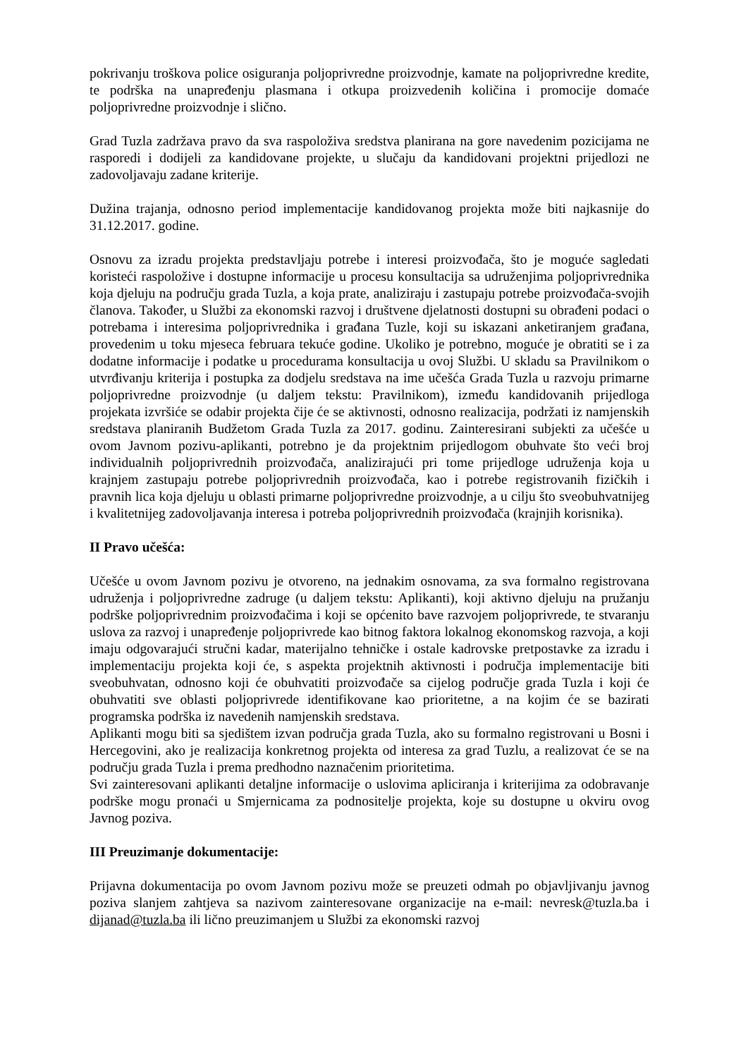pokrivanju troškova police osiguranja poljoprivredne proizvodnje, kamate na poljoprivredne kredite, te podrška na unapređenju plasmana i otkupa proizvedenih količina i promocije domaće poljoprivredne proizvodnje i slično.
Grad Tuzla zadržava pravo da sva raspoloživa sredstva planirana na gore navedenim pozicijama ne rasporedi i dodijeli za kandidovane projekte, u slučaju da kandidovani projektni prijedlozi ne zadovoljavaju zadane kriterije.
Dužina trajanja, odnosno period implementacije kandidovanog projekta može biti najkasnije do 31.12.2017. godine.
Osnovu za izradu projekta predstavljaju potrebe i interesi proizvođača, što je moguće sagledati koristeći raspoložive i dostupne informacije u procesu konsultacija sa udruženjima poljoprivrednika koja djeluju na području grada Tuzla, a koja prate, analiziraju i zastupaju potrebe proizvođača-svojih članova. Također, u Službi za ekonomski razvoj i društvene djelatnosti dostupni su obrađeni podaci o potrebama i interesima poljoprivrednika i građana Tuzle, koji su iskazani anketiranjem građana, provedenim u toku mjeseca februara tekuće godine. Ukoliko je potrebno, moguće je obratiti se i za dodatne informacije i podatke u procedurama konsultacija u ovoj Službi. U skladu sa Pravilnikom o utvrđivanju kriterija i postupka za dodjelu sredstava na ime učešća Grada Tuzla u razvoju primarne poljoprivredne proizvodnje (u daljem tekstu: Pravilnikom), između kandidovanih prijedloga projekata izvršiće se odabir projekta čije će se aktivnosti, odnosno realizacija, podržati iz namjenskih sredstava planiranih Budžetom Grada Tuzla za 2017. godinu. Zainteresirani subjekti za učešće u ovom Javnom pozivu-aplikanti, potrebno je da projektnim prijedlogom obuhvate što veći broj individualnih poljoprivrednih proizvođača, analizirajući pri tome prijedloge udruženja koja u krajnjem zastupaju potrebe poljoprivrednih proizvođača, kao i potrebe registrovanih fizičkih i pravnih lica koja djeluju u oblasti primarne poljoprivredne proizvodnje, a u cilju što sveobuhvatnijeg i kvalitetnijeg zadovoljavanja interesa i potreba poljoprivrednih proizvođača (krajnjih korisnika).
II Pravo učešća:
Učešće u ovom Javnom pozivu je otvoreno, na jednakim osnovama, za sva formalno registrovana udruženja i poljoprivredne zadruge (u daljem tekstu: Aplikanti), koji aktivno djeluju na pružanju podrške poljoprivrednim proizvođačima i koji se općenito bave razvojem poljoprivrede, te stvaranju uslova za razvoj i unapređenje poljoprivrede kao bitnog faktora lokalnog ekonomskog razvoja, a koji imaju odgovarajući stručni kadar, materijalno tehničke i ostale kadrovske pretpostavke za izradu i implementaciju projekta koji će, s aspekta projektnih aktivnosti i područja implementacije biti sveobuhvatan, odnosno koji će obuhvatiti proizvođače sa cijelog područje grada Tuzla i koji će obuhvatiti sve oblasti poljoprivrede identifikovane kao prioritetne, a na kojim će se bazirati programska podrška iz navedenih namjenskih sredstava.
Aplikanti mogu biti sa sjedištem izvan područja grada Tuzla, ako su formalno registrovani u Bosni i Hercegovini, ako je realizacija konkretnog projekta od interesa za grad Tuzlu, a realizovat će se na području grada Tuzla i prema predhodno naznačenim prioritetima.
Svi zainteresovani aplikanti detaljne informacije o uslovima apliciranja i kriterijima za odobravanje podrške mogu pronaći u Smjernicama za podnositelje projekta, koje su dostupne u okviru ovog Javnog poziva.
III Preuzimanje dokumentacije:
Prijavna dokumentacija po ovom Javnom pozivu može se preuzeti odmah po objavljivanju javnog poziva slanjem zahtjeva sa nazivom zainteresovane organizacije na e-mail: nevresk@tuzla.ba i dijanad@tuzla.ba ili lično preuzimanjem u Službi za ekonomski razvoj